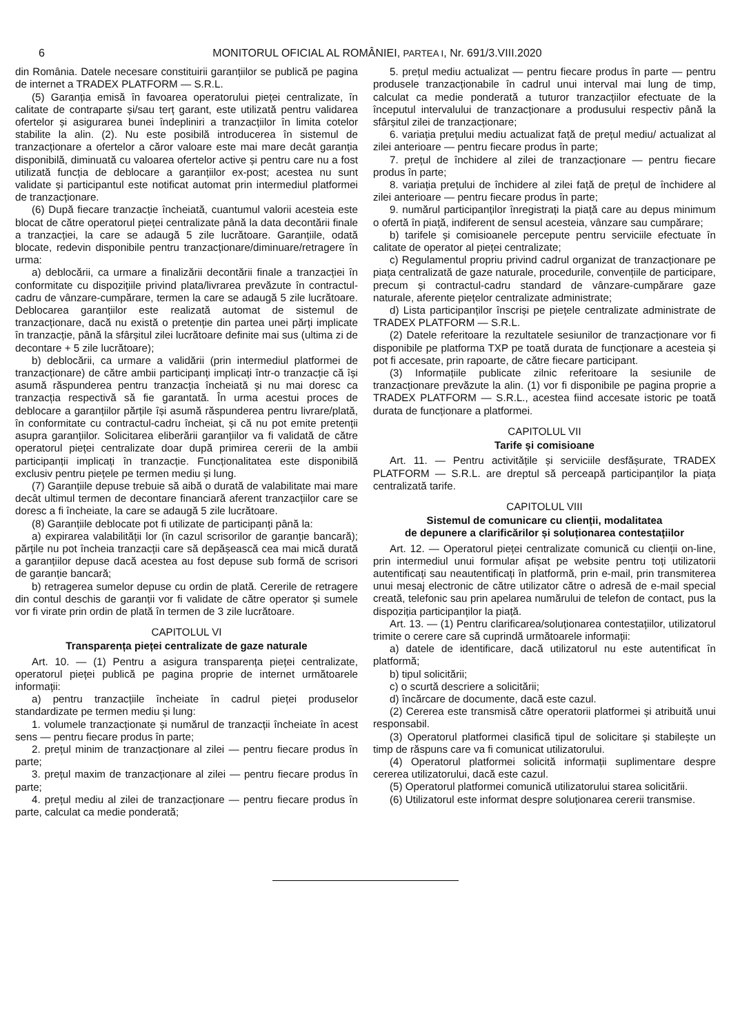6 MONITORUL OFICIAL AL ROMÂNIEI, PARTEA I, Nr. 691/3.VIII.2020
din România. Datele necesare constituirii garanțiilor se publică pe pagina de internet a TRADEX PLATFORM — S.R.L.
(5) Garanția emisă în favoarea operatorului pieței centralizate, în calitate de contraparte și/sau terț garant, este utilizată pentru validarea ofertelor și asigurarea bunei îndepliniri a tranzacțiilor în limita cotelor stabilite la alin. (2). Nu este posibilă introducerea în sistemul de tranzacționare a ofertelor a căror valoare este mai mare decât garanția disponibilă, diminuată cu valoarea ofertelor active și pentru care nu a fost utilizată funcția de deblocare a garanțiilor ex-post; acestea nu sunt validate și participantul este notificat automat prin intermediul platformei de tranzacționare.
(6) După fiecare tranzacție încheiată, cuantumul valorii acesteia este blocat de către operatorul pieței centralizate până la data decontării finale a tranzacției, la care se adaugă 5 zile lucrătoare. Garanțiile, odată blocate, redevin disponibile pentru tranzacționare/diminuare/retragere în urma:
a) deblocării, ca urmare a finalizării decontării finale a tranzacției în conformitate cu dispozițiile privind plata/livrarea prevăzute în contractul-cadru de vânzare-cumpărare, termen la care se adaugă 5 zile lucrătoare. Deblocarea garanțiilor este realizată automat de sistemul de tranzacționare, dacă nu există o pretenție din partea unei părți implicate în tranzacție, până la sfârșitul zilei lucrătoare definite mai sus (ultima zi de decontare + 5 zile lucrătoare);
b) deblocării, ca urmare a validării (prin intermediul platformei de tranzacționare) de către ambii participanți implicați într-o tranzacție că își asumă răspunderea pentru tranzacția încheiată și nu mai doresc ca tranzacția respectivă să fie garantată. În urma acestui proces de deblocare a garanțiilor părțile își asumă răspunderea pentru livrare/plată, în conformitate cu contractul-cadru încheiat, și că nu pot emite pretenții asupra garanțiilor. Solicitarea eliberării garanțiilor va fi validată de către operatorul pieței centralizate doar după primirea cererii de la ambii participanții implicați în tranzacție. Funcționalitatea este disponibilă exclusiv pentru piețele pe termen mediu și lung.
(7) Garanțiile depuse trebuie să aibă o durată de valabilitate mai mare decât ultimul termen de decontare financiară aferent tranzacțiilor care se doresc a fi încheiate, la care se adaugă 5 zile lucrătoare.
(8) Garanțiile deblocate pot fi utilizate de participanți până la:
a) expirarea valabilității lor (în cazul scrisorilor de garanție bancară); părțile nu pot încheia tranzacții care să depășească cea mai mică durată a garanțiilor depuse dacă acestea au fost depuse sub formă de scrisori de garanție bancară;
b) retragerea sumelor depuse cu ordin de plată. Cererile de retragere din contul deschis de garanții vor fi validate de către operator și sumele vor fi virate prin ordin de plată în termen de 3 zile lucrătoare.
CAPITOLUL VI
Transparența pieței centralizate de gaze naturale
Art. 10. — (1) Pentru a asigura transparența pieței centralizate, operatorul pieței publică pe pagina proprie de internet următoarele informații:
a) pentru tranzacțiile încheiate în cadrul pieței produselor standardizate pe termen mediu și lung:
1. volumele tranzacționate și numărul de tranzacții încheiate în acest sens — pentru fiecare produs în parte;
2. prețul minim de tranzacționare al zilei — pentru fiecare produs în parte;
3. prețul maxim de tranzacționare al zilei — pentru fiecare produs în parte;
4. prețul mediu al zilei de tranzacționare — pentru fiecare produs în parte, calculat ca medie ponderată;
5. prețul mediu actualizat — pentru fiecare produs în parte — pentru produsele tranzacționabile în cadrul unui interval mai lung de timp, calculat ca medie ponderată a tuturor tranzacțiilor efectuate de la începutul intervalului de tranzacționare a produsului respectiv până la sfârșitul zilei de tranzacționare;
6. variația prețului mediu actualizat față de prețul mediu/ actualizat al zilei anterioare — pentru fiecare produs în parte;
7. prețul de închidere al zilei de tranzacționare — pentru fiecare produs în parte;
8. variația prețului de închidere al zilei față de prețul de închidere al zilei anterioare — pentru fiecare produs în parte;
9. numărul participanților înregistrați la piață care au depus minimum o ofertă în piață, indiferent de sensul acesteia, vânzare sau cumpărare;
b) tarifele și comisioanele percepute pentru serviciile efectuate în calitate de operator al pieței centralizate;
c) Regulamentul propriu privind cadrul organizat de tranzacționare pe piața centralizată de gaze naturale, procedurile, convențiile de participare, precum și contractul-cadru standard de vânzare-cumpărare gaze naturale, aferente piețelor centralizate administrate;
d) Lista participanților înscriși pe piețele centralizate administrate de TRADEX PLATFORM — S.R.L.
(2) Datele referitoare la rezultatele sesiunilor de tranzacționare vor fi disponibile pe platforma TXP pe toată durata de funcționare a acesteia și pot fi accesate, prin rapoarte, de către fiecare participant.
(3) Informațiile publicate zilnic referitoare la sesiunile de tranzacționare prevăzute la alin. (1) vor fi disponibile pe pagina proprie a TRADEX PLATFORM — S.R.L., acestea fiind accesate istoric pe toată durata de funcționare a platformei.
CAPITOLUL VII
Tarife și comisioane
Art. 11. — Pentru activitățile și serviciile desfășurate, TRADEX PLATFORM — S.R.L. are dreptul să perceapă participanților la piața centralizată tarife.
CAPITOLUL VIII
Sistemul de comunicare cu clienții, modalitatea
de depunere a clarificărilor și soluționarea contestațiilor
Art. 12. — Operatorul pieței centralizate comunică cu clienții on-line, prin intermediul unui formular afișat pe website pentru toți utilizatorii autentificați sau neautentificați în platformă, prin e-mail, prin transmiterea unui mesaj electronic de către utilizator către o adresă de e-mail special creată, telefonic sau prin apelarea numărului de telefon de contact, pus la dispoziția participanților la piață.
Art. 13. — (1) Pentru clarificarea/soluționarea contestațiilor, utilizatorul trimite o cerere care să cuprindă următoarele informații:
a) datele de identificare, dacă utilizatorul nu este autentificat în platformă;
b) tipul solicitării;
c) o scurtă descriere a solicitării;
d) încărcare de documente, dacă este cazul.
(2) Cererea este transmisă către operatorii platformei și atribuită unui responsabil.
(3) Operatorul platformei clasifică tipul de solicitare și stabilește un timp de răspuns care va fi comunicat utilizatorului.
(4) Operatorul platformei solicită informații suplimentare despre cererea utilizatorului, dacă este cazul.
(5) Operatorul platformei comunică utilizatorului starea solicitării.
(6) Utilizatorul este informat despre soluționarea cererii transmise.